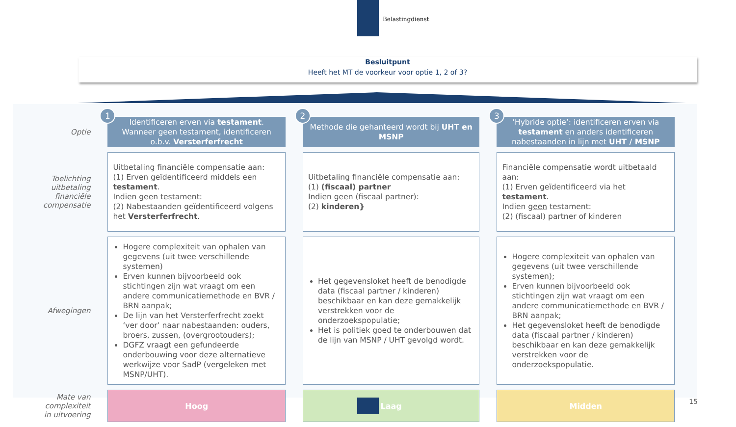Belastingdienst
Besluitpunt
Heeft het MT de voorkeur voor optie 1, 2 of 3?
| Optie | 1 Identificeren erven via testament . Wanneer geen testament, identificeren o.b.v. Versterferfrecht | 2 Methode die gehanteerd wordt bij UHT en MSNP | 3 ‘Hybride optie’: identificeren erven via testament en anders identificeren nabestaanden in lijn met UHT / MSNP |
| Toelichting uitbetaling financiële compensatie | Uitbetaling financiële compensatie aan: (1) Erven geïdentificeerd middels een testament . Indien geen testament: (2) Nabestaanden geïdentificeerd volgens het Versterferfrecht . | Uitbetaling financiële compensatie aan: (1) (fiscaal) partner Indien geen (fiscaal partner): (2) kinderen} | Financiële compensatie wordt uitbetaald aan: (1) Erven geïdentificeerd via het testament . Indien geen testament: (2) (fiscaal) partner of kinderen |
| Afwegingen | Hogere complexiteit van ophalen van gegevens (uit twee verschillende systemen) Erven kunnen bijvoorbeeld ook stichtingen zijn wat vraagt om een andere communicatiemethode en BVR / BRN aanpak; De lijn van het Versterferfrecht zoekt ‘ver door’ naar nabestaanden: ouders, broers, zussen, (overgrootouders); DGFZ vraagt een gefundeerde onderbouwing voor deze alternatieve werkwijze voor SadP (vergeleken met MSNP/UHT). | Het gegevensloket heeft de benodigde data (fiscaal partner / kinderen) beschikbaar en kan deze gemakkelijk verstrekken voor de onderzoekspopulatie; Het is politiek goed te onderbouwen dat de lijn van MSNP / UHT gevolgd wordt. | Hogere complexiteit van ophalen van gegevens (uit twee verschillende systemen); Erven kunnen bijvoorbeeld ook stichtingen zijn wat vraagt om een andere communicatiemethode en BVR / BRN aanpak; Het gegevensloket heeft de benodigde data (fiscaal partner / kinderen) beschikbaar en kan deze gemakkelijk verstrekken voor de onderzoekspopulatie. |
| Mate van complexiteit in uitvoering | Hoog | Laag | Midden |
15